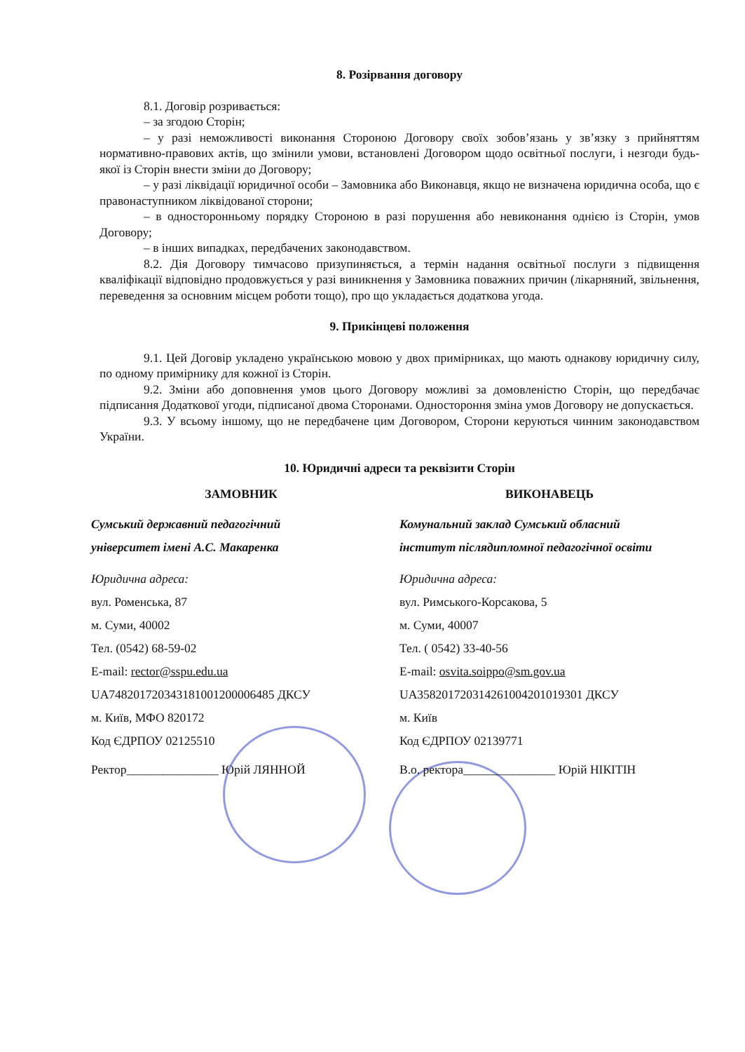8. Розірвання договору
8.1. Договір розривається:
– за згодою Сторін;
– у разі неможливості виконання Стороною Договору своїх зобов’язань у зв’язку з прийняттям нормативно-правових актів, що змінили умови, встановлені Договором щодо освітньої послуги, і незгоди будь-якої із Сторін внести зміни до Договору;
– у разі ліквідації юридичної особи – Замовника або Виконавця, якщо не визначена юридична особа, що є правонаступником ліквідованої сторони;
– в односторонньому порядку Стороною в разі порушення або невиконання однією із Сторін, умов Договору;
– в інших випадках, передбачених законодавством.
8.2. Дія Договору тимчасово призупиняється, а термін надання освітньої послуги з підвищення кваліфікації відповідно продовжується у разі виникнення у Замовника поважних причин (лікарняний, звільнення, переведення за основним місцем роботи тощо), про що укладається додаткова угода.
9. Прикінцеві положення
9.1. Цей Договір укладено українською мовою у двох примірниках, що мають однакову юридичну силу, по одному примірнику для кожної із Сторін.
9.2. Зміни або доповнення умов цього Договору можливі за домовленістю Сторін, що передбачає підписання Додаткової угоди, підписаної двома Сторонами. Одностороння зміна умов Договору не допускається.
9.3. У всьому іншому, що не передбачене цим Договором, Сторони керуються чинним законодавством України.
10. Юридичні адреси та реквізити Сторін
ЗАМОВНИК
Сумський державний педагогічний
університет імені А.С. Макаренка
Юридична адреса:
вул. Роменська, 87
м. Суми, 40002
Тел. (0542) 68-59-02
E-mail: rector@sspu.edu.ua
UA748201720343181001200006485 ДКСУ
м. Київ, МФО 820172
Код ЄДРПОУ 02125510
Ректор_______________ Юрій ЛЯННОЙ
ВИКОНАВЕЦЬ
Комунальний заклад Сумський обласний
інститут післядипломної педагогічної освіти
Юридична адреса:
вул. Римського-Корсакова, 5
м. Суми, 40007
Тел. ( 0542) 33-40-56
E-mail: osvita.soippo@sm.gov.ua
UA358201720314261004201019301 ДКСУ
м. Київ
Код ЄДРПОУ 02139771
В.о. ректора_______________ Юрій НІКІТІН